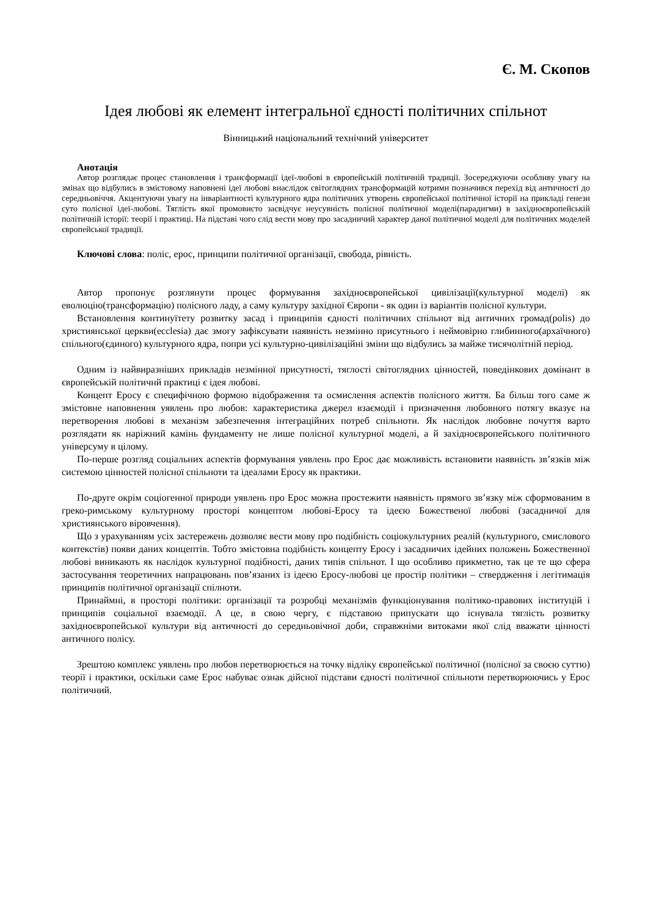Є. М. Скопов
Ідея любові як елемент інтегральної єдності політичних спільнот
Вінницький національний технічний університет
Анотація
Автор розглядає процес становлення і трансформації ідеї-любові в європейській політичній традиції. Зосереджуючи особливу увагу на змінах що відбулись в змістовому наповнені ідеї любові внаслідок світоглядних трансформацій котрими позначився перехід від античності до середньовіччя. Акцентуючи увагу на інваріантності культурного ядра політичних утворень європейської політичної історії на прикладі генези суто полісної ідеї-любові. Тяглість якої промовисто засвідчує неусувність полісної політичної моделі(парадигми) в західноєвропейській політичній історії: теорії і практиці. На підставі чого слід вести мову про засадничий характер даної політичної моделі для політичних моделей європейської традиції.
Ключові слова: поліс, ерос, принципи політичної організації, свобода, рівність.
Автор пропонує розглянути процес формування західноєвропейської цивілізації(культурної моделі) як еволюцію(трансформацію) полісного ладу, а саму культуру західної Європи - як один із варіантів полісної культури.
Встановлення континуїтету розвитку засад і принципів єдності політичних спільнот від античних громад(polis) до християнської церкви(ecclesia) дає змогу зафіксувати наявність незмінно присутнього і неймовірно глибинного(архаїчного) спільного(єдиного) культурного ядра, попри усі культурно-цивілізаційні зміни що відбулись за майже тисячолітній період.
Одним із найвиразніших прикладів незмінної присутності, тяглості світоглядних цінностей, поведінкових домінант в європейській політичнй практиці є ідея любові.
Концепт Еросу є специфічною формою відображення та осмислення аспектів полісного життя. Ба більш того саме ж змістовне наповнення уявлень про любов: характеристика джерел взаємодії і призначення любовного потягу вказує на перетворення любові в механізм забезпечення інтеграційних потреб спільноти. Як наслідок любовне почуття варто розглядати як наріжний камінь фундаменту не лише полісної культурної моделі, а й західноєвропейського політичного універсуму в цілому.
По-перше розгляд соціальних аспектів формування уявлень про Ерос дає можливість встановити наявність зв’язків між системою цінностей полісної спільноти та ідеалами Еросу як практики.
По-друге окрім соціогенної природи уявлень про Ерос можна простежити наявність прямого зв’язку між сформованим в греко-римському культурному просторі концептом любові-Еросу та ідеєю Божественої любові (засадничої для християнського віровчення).
Що з урахуванням усіх застережень дозволяє вести мову про подібність соціокультурних реалій (культурного, смислового контекстів) появи даних концептів. Тобто змістовна подібність концепту Еросу і засадничих ідейних положень Божественної любові виникають як наслідок культурної подібності, даних типів спільнот. І що особливо прикметно, так це те що сфера застосування теоретичних напрацювань пов’язаних із ідеєю Еросу-любові це простір політики – ствердження і легітимація принципів політичної організації спілноти.
Принаймні, в просторі політики: організації та розробці механізмів функціонування політико-правових інституцій і принципів соціальної взаємодії. А це, в свою чергу, є підставою припускати що існувала тяглість розвитку західноєвропейської культури від античності до середньовічної доби, справжніми витоками якої слід вважати цінності античного полісу.
Зрештою комплекс уявлень про любов перетворюється на точку відліку європейської політичної (полісної за своєю суттю) теорії і практики, оскільки саме Ерос набуває ознак дійсної підстави єдності політичної спільноти перетворюючись у Ерос політичний.